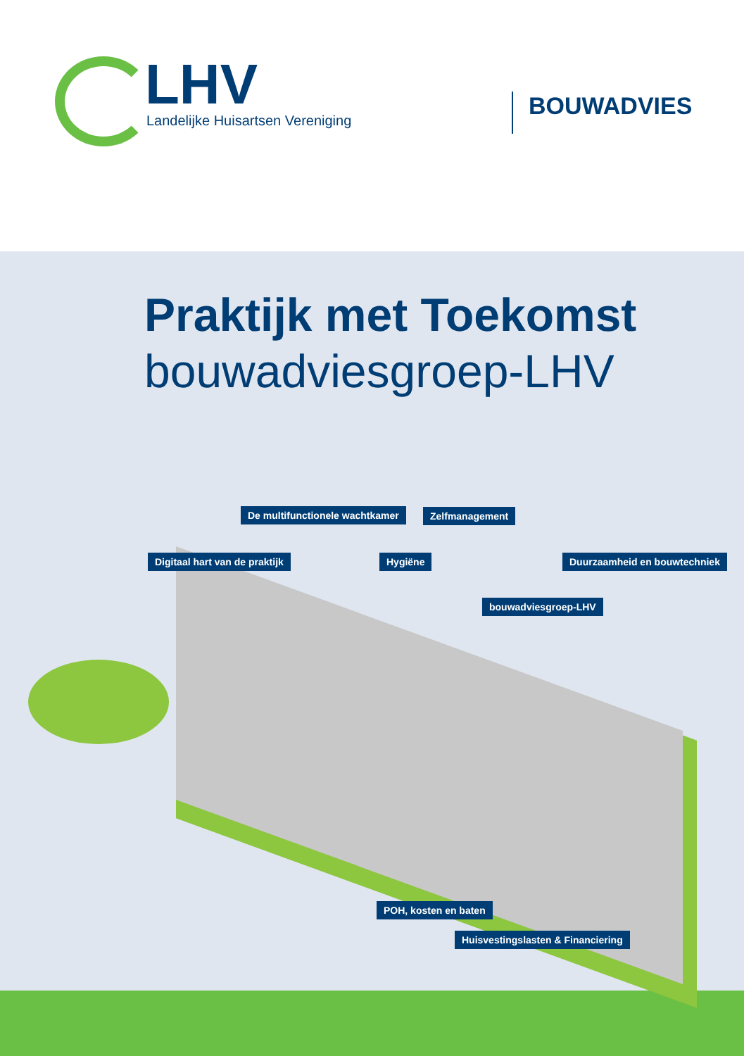LHV
Landelijke Huisartsen Vereniging
BOUWADVIES
Praktijk met Toekomst
bouwadviesgroep-LHV
De multifunctionele wachtkamer Zelfmanagement
Digitaal hart van de praktijk Hygiëne Duurzaamheid en bouwtechniek
bouwadviesgroep-LHV
POH, kosten en baten
Huisvestingslasten & Financiering